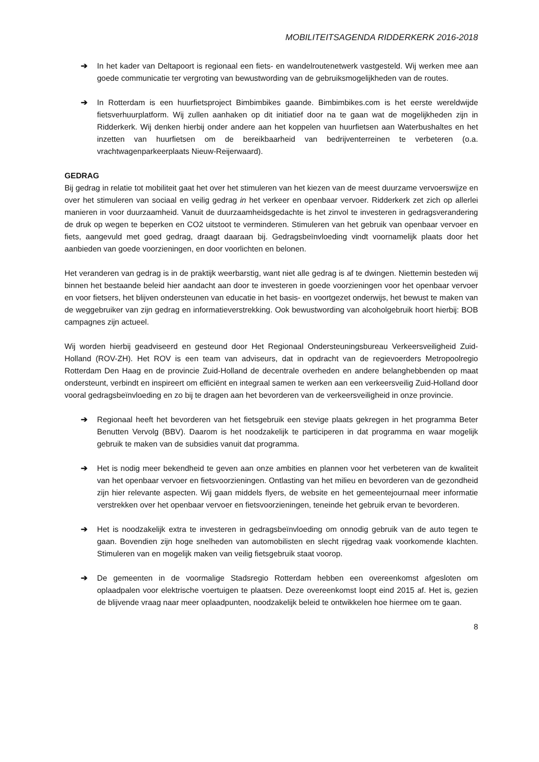MOBILITEITSAGENDA RIDDERKERK 2016-2018
➔ In het kader van Deltapoort is regionaal een fiets- en wandelroutenetwerk vastgesteld. Wij werken mee aan goede communicatie ter vergroting van bewustwording van de gebruiksmogelijkheden van de routes.
➔ In Rotterdam is een huurfietsproject Bimbimbikes gaande. Bimbimbikes.com is het eerste wereldwijde fietsverhuurplatform. Wij zullen aanhaken op dit initiatief door na te gaan wat de mogelijkheden zijn in Ridderkerk. Wij denken hierbij onder andere aan het koppelen van huurfietsen aan Waterbushaltes en het inzetten van huurfietsen om de bereikbaarheid van bedrijventerreinen te verbeteren (o.a. vrachtwagenparkeerplaats Nieuw-Reijerwaard).
GEDRAG
Bij gedrag in relatie tot mobiliteit gaat het over het stimuleren van het kiezen van de meest duurzame vervoerswijze en over het stimuleren van sociaal en veilig gedrag in het verkeer en openbaar vervoer. Ridderkerk zet zich op allerlei manieren in voor duurzaamheid. Vanuit de duurzaamheidsgedachte is het zinvol te investeren in gedragsverandering de druk op wegen te beperken en CO2 uitstoot te verminderen. Stimuleren van het gebruik van openbaar vervoer en fiets, aangevuld met goed gedrag, draagt daaraan bij. Gedragsbeïnvloeding vindt voornamelijk plaats door het aanbieden van goede voorzieningen, en door voorlichten en belonen.
Het veranderen van gedrag is in de praktijk weerbarstig, want niet alle gedrag is af te dwingen. Niettemin besteden wij binnen het bestaande beleid hier aandacht aan door te investeren in goede voorzieningen voor het openbaar vervoer en voor fietsers, het blijven ondersteunen van educatie in het basis- en voortgezet onderwijs, het bewust te maken van de weggebruiker van zijn gedrag en informatieverstrekking. Ook bewustwording van alcoholgebruik hoort hierbij: BOB campagnes zijn actueel.
Wij worden hierbij geadviseerd en gesteund door Het Regionaal Ondersteuningsbureau Verkeersveiligheid Zuid-Holland (ROV-ZH). Het ROV is een team van adviseurs, dat in opdracht van de regievoerders Metropoolregio Rotterdam Den Haag en de provincie Zuid-Holland de decentrale overheden en andere belanghebbenden op maat ondersteunt, verbindt en inspireert om efficiënt en integraal samen te werken aan een verkeersveilig Zuid-Holland door vooral gedragsbeïnvloeding en zo bij te dragen aan het bevorderen van de verkeersveiligheid in onze provincie.
➔ Regionaal heeft het bevorderen van het fietsgebruik een stevige plaats gekregen in het programma Beter Benutten Vervolg (BBV). Daarom is het noodzakelijk te participeren in dat programma en waar mogelijk gebruik te maken van de subsidies vanuit dat programma.
➔ Het is nodig meer bekendheid te geven aan onze ambities en plannen voor het verbeteren van de kwaliteit van het openbaar vervoer en fietsvoorzieningen. Ontlasting van het milieu en bevorderen van de gezondheid zijn hier relevante aspecten. Wij gaan middels flyers, de website en het gemeentejournaal meer informatie verstrekken over het openbaar vervoer en fietsvoorzieningen, teneinde het gebruik ervan te bevorderen.
➔ Het is noodzakelijk extra te investeren in gedragsbeïnvloeding om onnodig gebruik van de auto tegen te gaan. Bovendien zijn hoge snelheden van automobilisten en slecht rijgedrag vaak voorkomende klachten. Stimuleren van en mogelijk maken van veilig fietsgebruik staat voorop.
➔ De gemeenten in de voormalige Stadsregio Rotterdam hebben een overeenkomst afgesloten om oplaadpalen voor elektrische voertuigen te plaatsen. Deze overeenkomst loopt eind 2015 af. Het is, gezien de blijvende vraag naar meer oplaadpunten, noodzakelijk beleid te ontwikkelen hoe hiermee om te gaan.
8